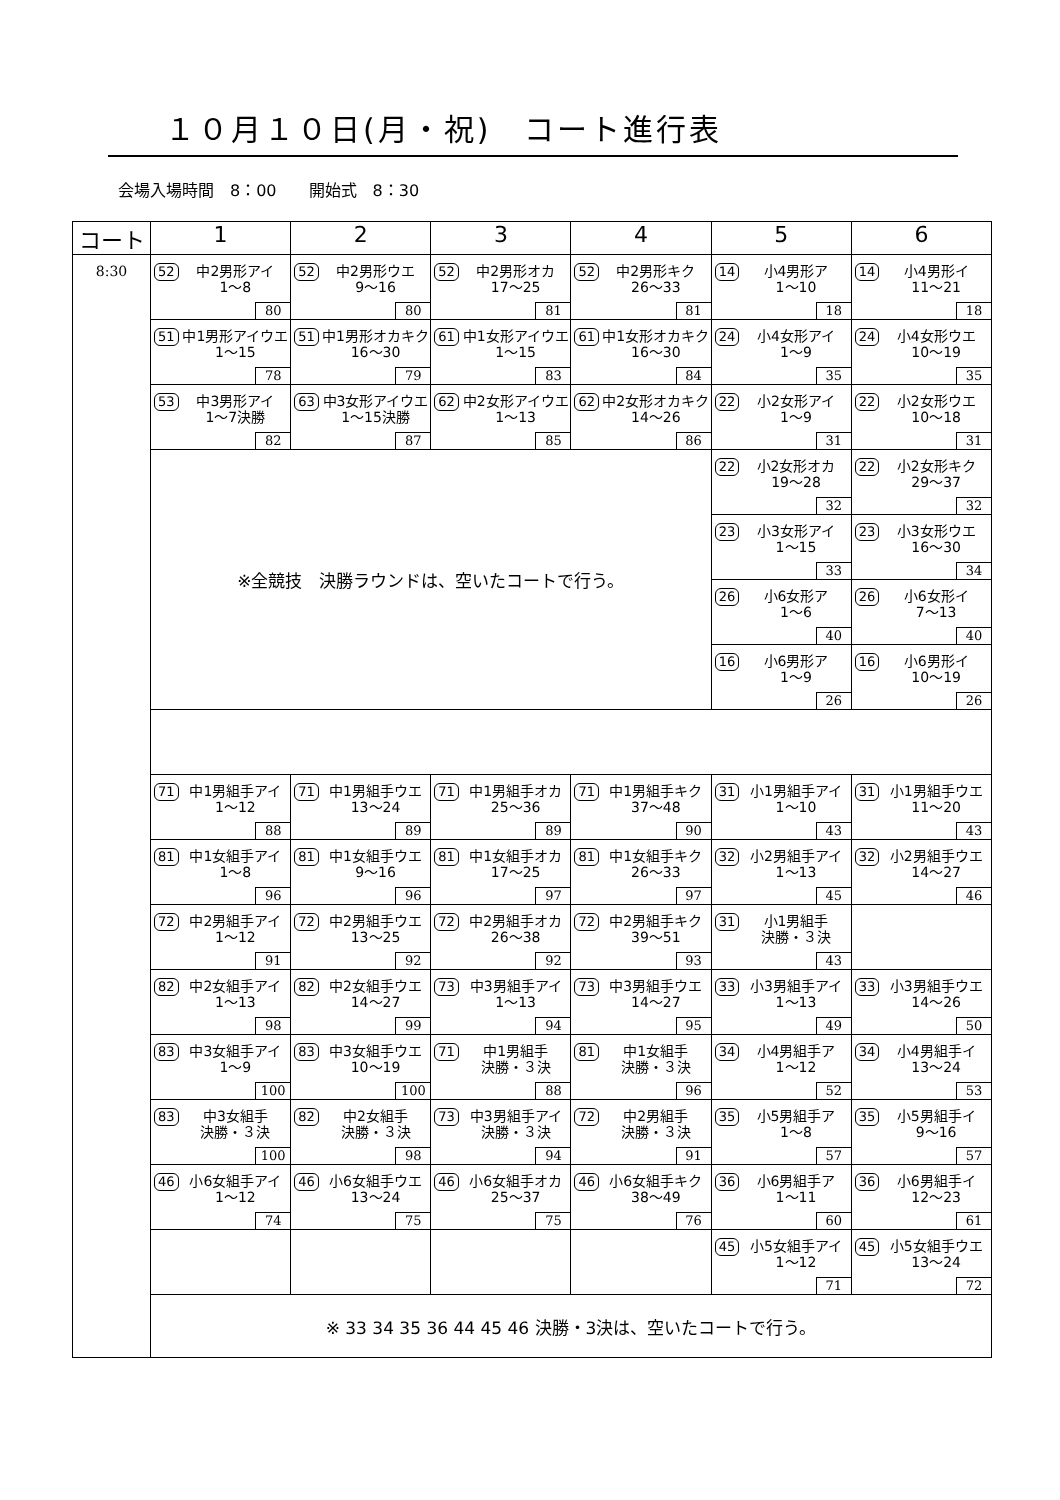１０月１０日(月・祝)　コート進行表
会場入場時間　8：00　　開始式　8：30
| コート | 1 | 2 | 3 | 4 | 5 | 6 |
| --- | --- | --- | --- | --- | --- | --- |
| 8:30 | 52 中2男形アイ 1～8 80 | 52 中2男形ウエ 9～16 80 | 52 中2男形オカ 17～25 81 | 52 中2男形キク 26～33 81 | 14 小4男形ア 1～10 18 | 14 小4男形イ 11～21 18 |
| | 51 中1男形アイウエ 1～15 78 | 51 中1男形オカキク 16～30 79 | 61 中1女形アイウエ 1～15 83 | 61 中1女形オカキク 16～30 84 | 24 小4女形アイ 1～9 35 | 24 小4女形ウエ 10～19 35 |
| | 53 中3男形アイ 1～7決勝 82 | 63 中3女形アイウエ 1～15決勝 87 | 62 中2女形アイウエ 1～13 85 | 62 中2女形オカキク 14～26 86 | 22 小2女形アイ 1～9 31 | 22 小2女形ウエ 10～18 31 |
| | ※全競技 決勝ラウンドは、空いたコートで行う。 | | | | 22 小2女形オカ 19～28 32 | 22 小2女形キク 29～37 32 |
| | | | | | 23 小3女形アイ 1～15 33 | 23 小3女形ウエ 16～30 34 |
| | | | | | 26 小6女形ア 1～6 40 | 26 小6女形イ 7～13 40 |
| | | | | | 16 小6男形ア 1～9 26 | 16 小6男形イ 10～19 26 |
| | 71 中1男組手アイ 1～12 88 | 71 中1男組手ウエ 13～24 89 | 71 中1男組手オカ 25～36 89 | 71 中1男組手キク 37～48 90 | 31 小1男組手アイ 1～10 43 | 31 小1男組手ウエ 11～20 43 |
| | 81 中1女組手アイ 1～8 96 | 81 中1女組手ウエ 9～16 96 | 81 中1女組手オカ 17～25 97 | 81 中1女組手キク 26～33 97 | 32 小2男組手アイ 1～13 45 | 32 小2男組手ウエ 14～27 46 |
| | 72 中2男組手アイ 1～12 91 | 72 中2男組手ウエ 13～25 92 | 72 中2男組手オカ 26～38 92 | 72 中2男組手キク 39～51 93 | 31 小1男組手 決勝・３決 43 | |
| | 82 中2女組手アイ 1～13 98 | 82 中2女組手ウエ 14～27 99 | 73 中3男組手アイ 1～13 94 | 73 中3男組手ウエ 14～27 95 | 33 小3男組手アイ 1～13 49 | 33 小3男組手ウエ 14～26 50 |
| | 83 中3女組手アイ 1～9 100 | 83 中3女組手ウエ 10～19 100 | 71 中1男組手 決勝・３決 88 | 81 中1女組手 決勝・３決 96 | 34 小4男組手ア 1～12 52 | 34 小4男組手イ 13～24 53 |
| | 83 中3女組手 決勝・３決 100 | 82 中2女組手 決勝・３決 98 | 73 中3男組手アイ 決勝・３決 94 | 72 中2男組手 決勝・３決 91 | 35 小5男組手ア 1～8 57 | 35 小5男組手イ 9～16 57 |
| | 46 小6女組手アイ 1～12 74 | 46 小6女組手ウエ 13～24 75 | 46 小6女組手オカ 25～37 75 | 46 小6女組手キク 38～49 76 | 36 小6男組手ア 1～11 60 | 36 小6男組手イ 12～23 61 |
| | | | | | 45 小5女組手アイ 1～12 71 | 45 小5女組手ウエ 13～24 72 |
| | ※ 33 34 35 36 44 45 46 決勝・3決は、空いたコートで行う。 | | | | | |